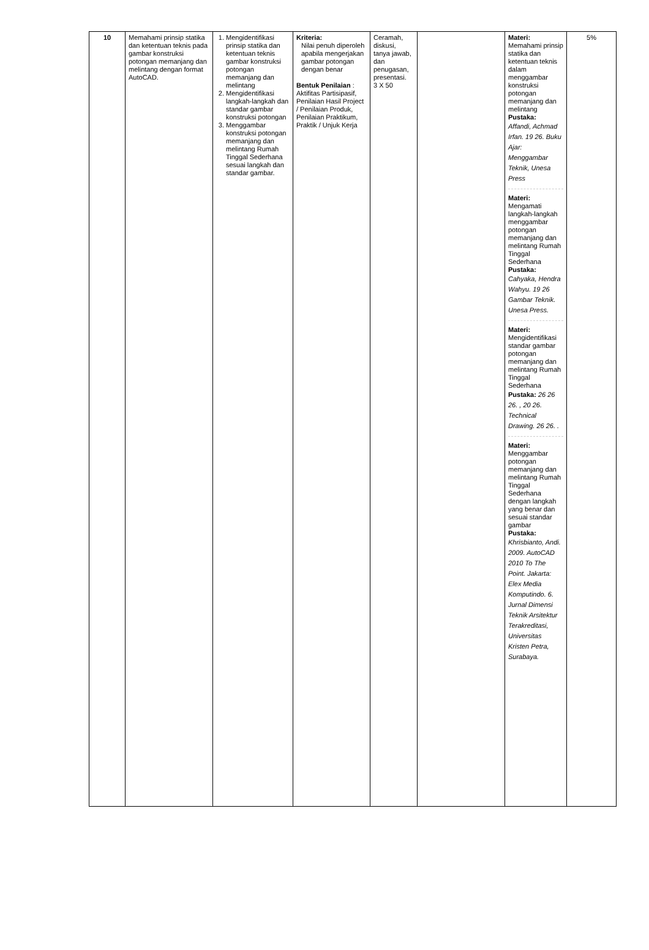| 10 | Memahami prinsip statika dan ketentuan teknis pada gambar konstruksi potongan memanjang dan melintang dengan format AutoCAD. | 1. Mengidentifikasi prinsip statika dan ketentuan teknis gambar konstruksi potongan memanjang dan melintang 2. Mengidentifikasi langkah-langkah dan standar gambar konstruksi potongan 3. Menggambar konstruksi potongan memanjang dan melintang Rumah Tinggal Sederhana sesuai langkah dan standar gambar. | Kriteria: Nilai penuh diperoleh apabila mengerjakan gambar potongan dengan benar Bentuk Penilaian : Aktifitas Partisipasif, Penilaian Hasil Project / Penilaian Produk, Penilaian Praktikum, Praktik / Unjuk Kerja | Ceramah, diskusi, tanya jawab, dan penugasan, presentasi. 3 X 50 | | Materi: Memahami prinsip statika dan ketentuan teknis dalam menggambar konstruksi potongan memanjang dan melintang Pustaka: Affandi, Achmad Irfan. 19 26. Buku Ajar: Menggambar Teknik, Unesa Press Materi: Mengamati langkah-langkah menggambar potongan memanjang dan melintang Rumah Tinggal Sederhana Pustaka: Cahyaka, Hendra Wahyu. 19 26 Gambar Teknik. Unesa Press. Materi: Mengidentifikasi standar gambar potongan memanjang dan melintang Rumah Tinggal Sederhana Pustaka: 26 26 26. , 20 26. Technical Drawing. 26 26. . Materi: Menggambar potongan memanjang dan melintang Rumah Tinggal Sederhana dengan langkah yang benar dan sesuai standar gambar Pustaka: Khrisbianto, Andi. 2009. AutoCAD 2010 To The Point. Jakarta: Elex Media Komputindo. 6. Jurnal Dimensi Teknik Arsitektur Terakreditasi, Universitas Kristen Petra, Surabaya. | 5% |